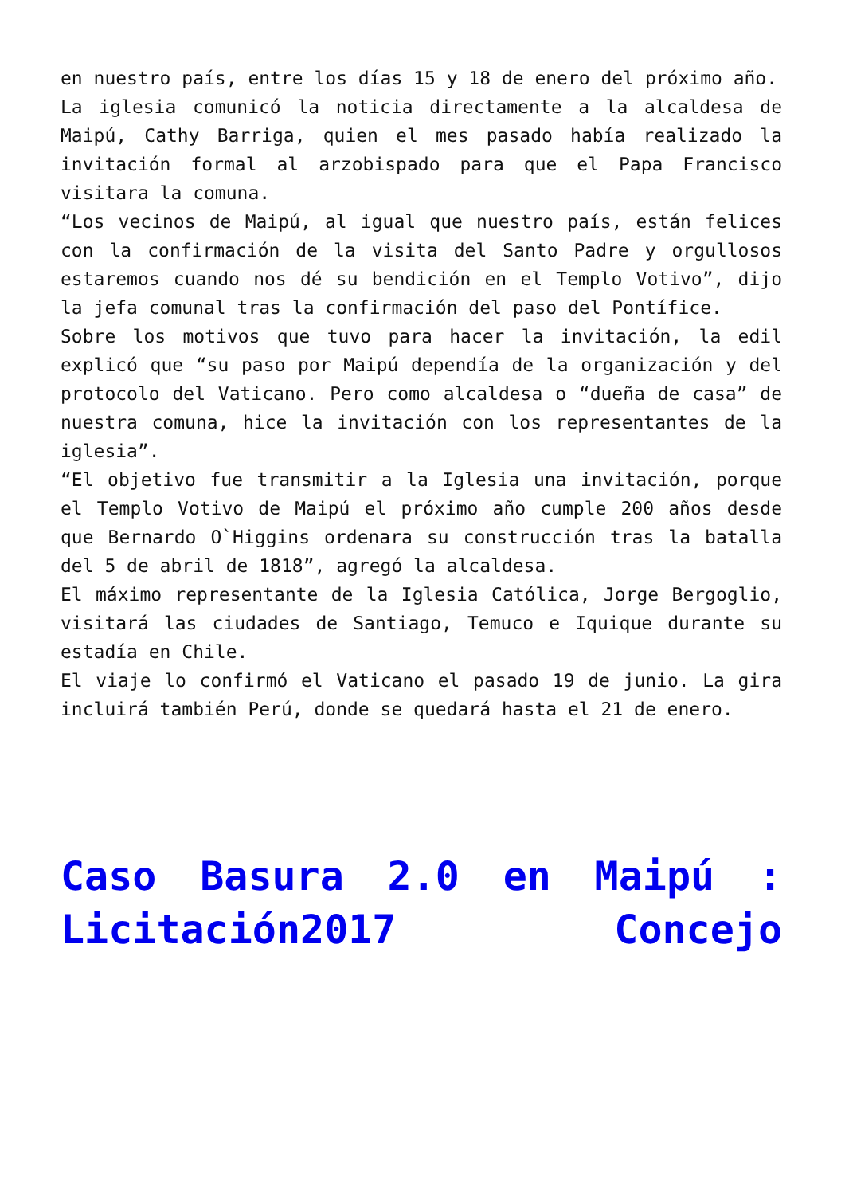en nuestro país, entre los días 15 y 18 de enero del próximo año.
La iglesia comunicó la noticia directamente a la alcaldesa de Maipú, Cathy Barriga, quien el mes pasado había realizado la invitación formal al arzobispado para que el Papa Francisco visitara la comuna.
“Los vecinos de Maipú, al igual que nuestro país, están felices con la confirmación de la visita del Santo Padre y orgullosos estaremos cuando nos dé su bendición en el Templo Votivo”, dijo la jefa comunal tras la confirmación del paso del Pontífice.
Sobre los motivos que tuvo para hacer la invitación, la edil explicó que “su paso por Maipú dependía de la organización y del protocolo del Vaticano. Pero como alcaldesa o “dueña de casa” de nuestra comuna, hice la invitación con los representantes de la iglesia”.
“El objetivo fue transmitir a la Iglesia una invitación, porque el Templo Votivo de Maipú el próximo año cumple 200 años desde que Bernardo O`Higgins ordenara su construcción tras la batalla del 5 de abril de 1818”, agregó la alcaldesa.
El máximo representante de la Iglesia Católica, Jorge Bergoglio, visitará las ciudades de Santiago, Temuco e Iquique durante su estadía en Chile.
El viaje lo confirmó el Vaticano el pasado 19 de junio. La gira incluirá también Perú, donde se quedará hasta el 21 de enero.
Caso Basura 2.0 en Maipú : Licitación2017 Concejo